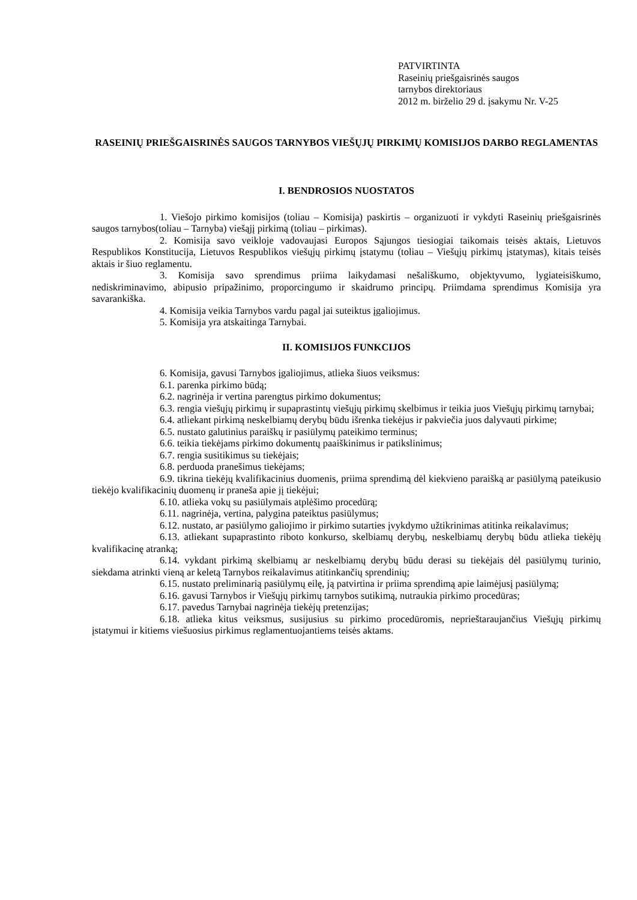PATVIRTINTA
Raseinių priešgaisrinės saugos
tarnybos direktoriaus
2012 m. birželio 29 d. įsakymu Nr. V-25
RASEINIŲ PRIEŠGAISRINĖS SAUGOS TARNYBOS VIEŠŲJŲ PIRKIMŲ KOMISIJOS DARBO REGLAMENTAS
I. BENDROSIOS NUOSTATOS
1. Viešojo pirkimo komisijos (toliau – Komisija) paskirtis – organizuoti ir vykdyti Raseinių priešgaisrinės saugos tarnybos(toliau – Tarnyba) viešąjį pirkimą (toliau – pirkimas).
2. Komisija savo veikloje vadovaujasi Europos Sąjungos tiesiogiai taikomais teisės aktais, Lietuvos Respublikos Konstitucija, Lietuvos Respublikos viešųjų pirkimų įstatymu (toliau – Viešųjų pirkimų įstatymas), kitais teisės aktais ir šiuo reglamentu.
3. Komisija savo sprendimus priima laikydamasi nešališkumo, objektyvumo, lygiateisiškumo, nediskriminavimo, abipusio pripažinimo, proporcingumo ir skaidrumo principų. Priimdama sprendimus Komisija yra savarankiška.
4. Komisija veikia Tarnybos vardu pagal jai suteiktus įgaliojimus.
5. Komisija yra atskaitinga Tarnybai.
II. KOMISIJOS FUNKCIJOS
6. Komisija, gavusi Tarnybos įgaliojimus, atlieka šiuos veiksmus:
6.1. parenka pirkimo būdą;
6.2. nagrinėja ir vertina parengtus pirkimo dokumentus;
6.3. rengia viešųjų pirkimų ir supaprastintų viešųjų pirkimų skelbimus ir teikia juos Viešųjų pirkimų tarnybai;
6.4. atliekant pirkimą neskelbiamų derybų būdu išrenka tiekėjus ir pakviečia juos dalyvauti pirkime;
6.5. nustato galutinius paraiškų ir pasiūlymų pateikimo terminus;
6.6. teikia tiekėjams pirkimo dokumentų paaiškinimus ir patikslinimus;
6.7. rengia susitikimus su tiekėjais;
6.8. perduoda pranešimus tiekėjams;
6.9. tikrina tiekėjų kvalifikacinius duomenis, priima sprendimą dėl kiekvieno paraišką ar pasiūlymą pateikusio tiekėjo kvalifikacinių duomenų ir praneša apie jį tiekėjui;
6.10. atlieka vokų su pasiūlymais atplėšimo procedūrą;
6.11. nagrinėja, vertina, palygina pateiktus pasiūlymus;
6.12. nustato, ar pasiūlymo galiojimo ir pirkimo sutarties įvykdymo užtikrinimas atitinka reikalavimus;
6.13. atliekant supaprastinto riboto konkurso, skelbiamų derybų, neskelbiamų derybų būdu atlieka tiekėjų kvalifikacinę atranką;
6.14. vykdant pirkimą skelbiamų ar neskelbiamų derybų būdu derasi su tiekėjais dėl pasiūlymų turinio, siekdama atrinkti vieną ar keletą Tarnybos reikalavimus atitinkančių sprendinių;
6.15. nustato preliminarią pasiūlymų eilę, ją patvirtina ir priima sprendimą apie laimėjusį pasiūlymą;
6.16. gavusi Tarnybos ir Viešųjų pirkimų tarnybos sutikimą, nutraukia pirkimo procedūras;
6.17. pavedus Tarnybai nagrinėja tiekėjų pretenzijas;
6.18. atlieka kitus veiksmus, susijusius su pirkimo procedūromis, neprieštaraujančius Viešųjų pirkimų įstatymui ir kitiems viešuosius pirkimus reglamentuojantiems teisės aktams.